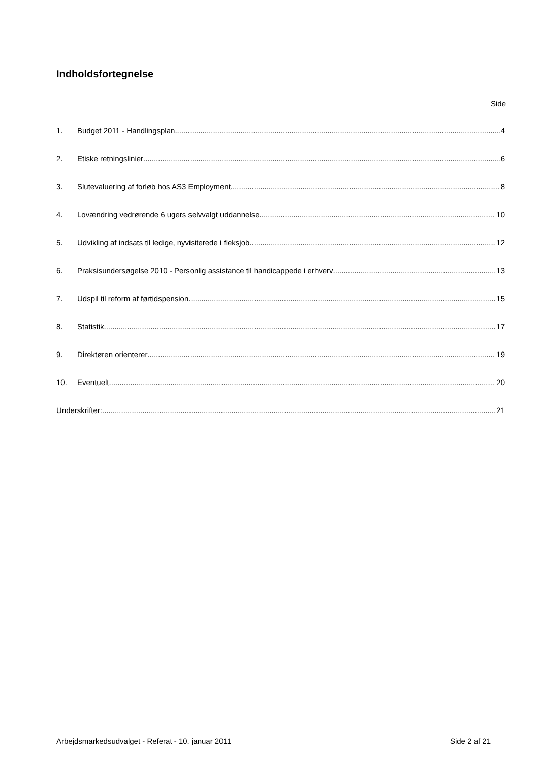Indholdsfortegnelse
Side
1. Budget 2011 - Handlingsplan 4
2. Etiske retningslinier 6
3. Slutevaluering af forløb hos AS3 Employment 8
4. Lovændring vedrørende 6 ugers selvvalgt uddannelse 10
5. Udvikling af indsats til ledige, nyvisiterede i fleksjob 12
6. Praksisundersøgelse 2010 - Personlig assistance til handicappede i erhverv 13
7. Udspil til reform af førtidspension 15
8. Statistik 17
9. Direktøren orienterer 19
10. Eventuelt 20
Underskrifter: 21
Arbejdsmarkedsudvalget - Referat - 10. januar 2011 Side 2 af 21